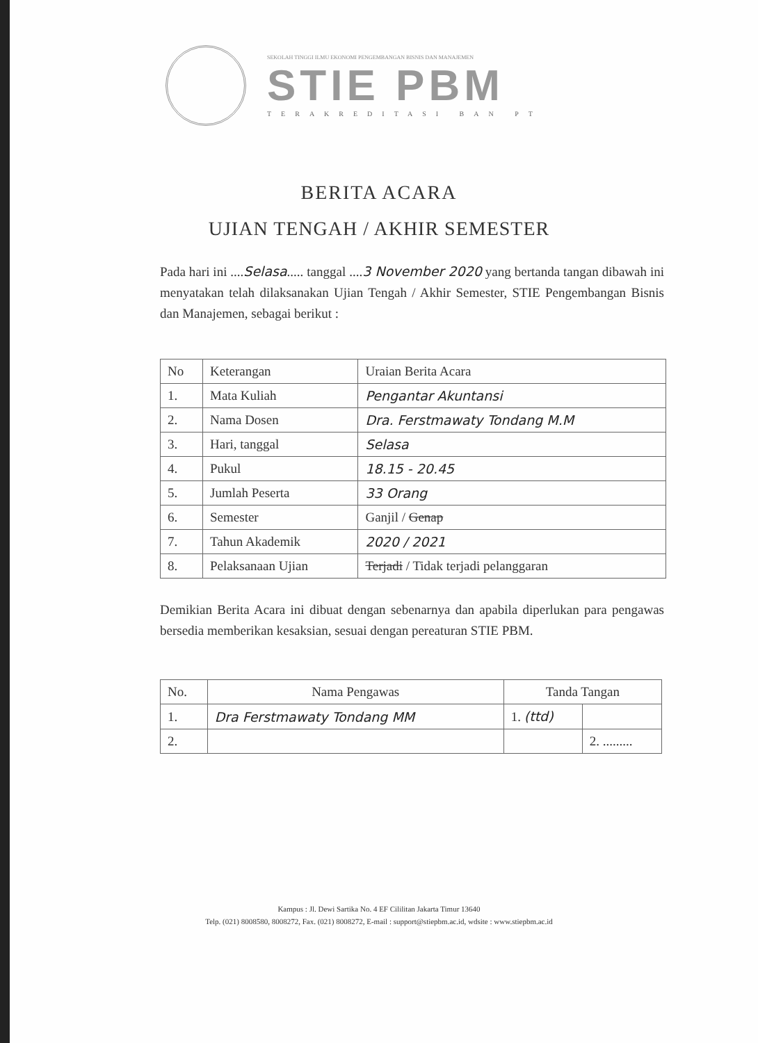SEKOLAH TINGGI ILMU EKONOMI PENGEMBANGAN BISNIS DAN MANAJEMEN
STIE PBM
TERAKREDITASI BAN PT
BERITA ACARA
UJIAN TENGAH / AKHIR SEMESTER
Pada hari ini ....Selasa..... tanggal ....3 November 2020 yang bertanda tangan dibawah ini menyatakan telah dilaksanakan Ujian Tengah / Akhir Semester, STIE Pengembangan Bisnis dan Manajemen, sebagai berikut :
| No | Keterangan | Uraian Berita Acara |
| --- | --- | --- |
| 1. | Mata Kuliah | Pengantar Akuntansi |
| 2. | Nama Dosen | Dra. Ferstmawaty Tondang M.M |
| 3. | Hari, tanggal | Selasa |
| 4. | Pukul | 18.15 - 20.45 |
| 5. | Jumlah Peserta | 33 Orang |
| 6. | Semester | Ganjil / Genap |
| 7. | Tahun Akademik | 2020 / 2021 |
| 8. | Pelaksanaan Ujian | Terjadi / Tidak terjadi pelanggaran |
Demikian Berita Acara ini dibuat dengan sebenarnya dan apabila diperlukan para pengawas bersedia memberikan kesaksian, sesuai dengan pereaturan STIE PBM.
| No. | Nama Pengawas | Tanda Tangan | |
| --- | --- | --- | --- |
| 1. | Dra Ferstmawaty Tondang MM | 1. (ttd) | |
| 2. | | | 2. ......... |
Kampus : Jl. Dewi Sartika No. 4 EF Cililitan Jakarta Timur 13640
Telp. (021) 8008580, 8008272, Fax. (021) 8008272, E-mail : support@stiepbm.ac.id, wdsite : www.stiepbm.ac.id